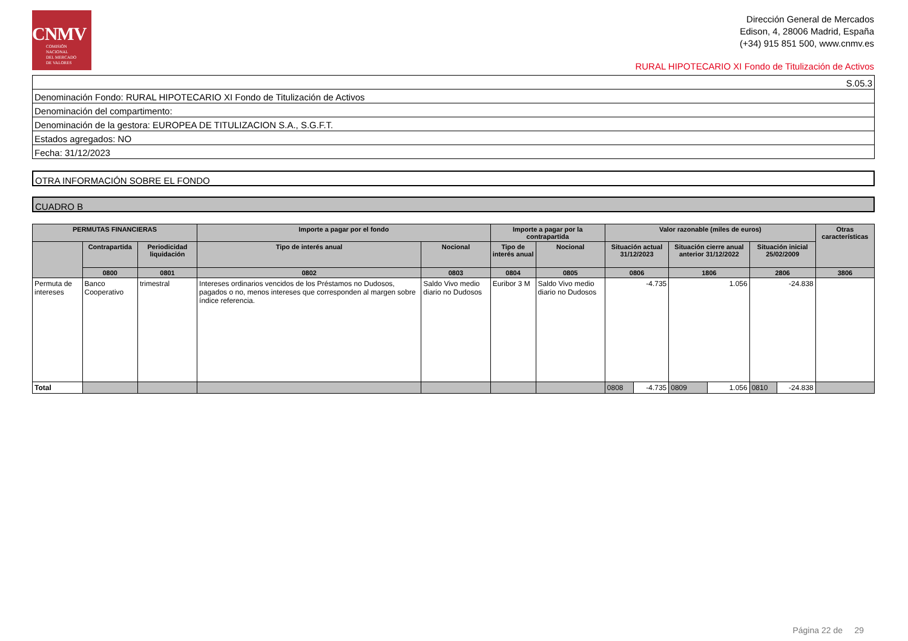CNMV
COMISIÓN
NACIONAL
DEL MERCADO
DE VALORES
Dirección General de Mercados
Edison, 4, 28006 Madrid, España
(+34) 915 851 500, www.cnmv.es
RURAL HIPOTECARIO XI Fondo de Titulización de Activos
S.05.3
Denominación Fondo: RURAL HIPOTECARIO XI Fondo de Titulización de Activos
Denominación del compartimento:
Denominación de la gestora: EUROPEA DE TITULIZACION S.A., S.G.F.T.
Estados agregados: NO
Fecha: 31/12/2023
OTRA INFORMACIÓN SOBRE EL FONDO
CUADRO B
| PERMUTAS FINANCIERAS | | | Importe a pagar por el fondo | | Importe a pagar por la contrapartida | | Valor razonable (miles de euros) | | | | | | Otras características |
| --- | --- | --- | --- | --- | --- | --- | --- | --- | --- | --- | --- | --- | --- |
| | Contrapartida | Periodicidad liquidación | Tipo de interés anual | Nocional | Tipo de interés anual | Nocional | Situación actual 31/12/2023 | | Situación cierre anual anterior 31/12/2022 | | Situación inicial 25/02/2009 | | |
| | 0800 | 0801 | 0802 | 0803 | 0804 | 0805 | 0806 | | 1806 | | 2806 | | 3806 |
| Permuta de intereses | Banco Cooperativo | trimestral | Intereses ordinarios vencidos de los Préstamos no Dudosos, pagados o no, menos intereses que corresponden al margen sobre índice referencia. | Saldo Vivo medio diario no Dudosos | Euribor 3 M | Saldo Vivo medio diario no Dudosos | -4.735 | | 1.056 | | -24.838 | | |
| Total | | | | | | | 0808 | -4.735 | 0809 | 1.056 | 0810 | -24.838 | |
Página 22 de 29